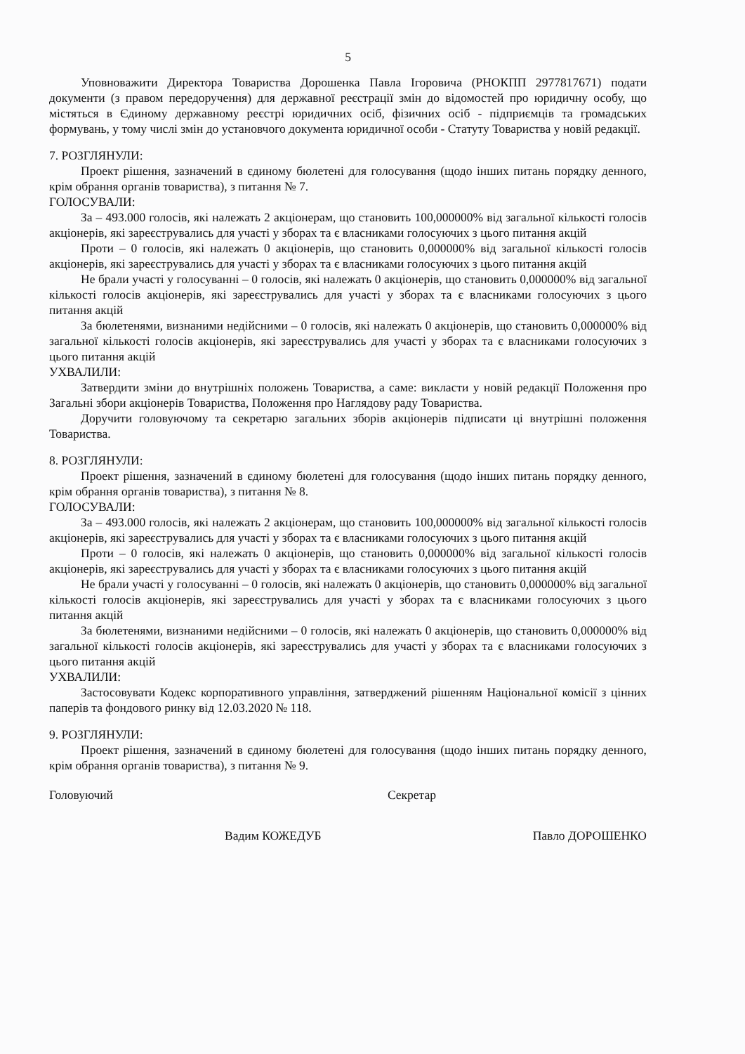5
Уповноважити Директора Товариства Дорошенка Павла Ігоровича (РНОКПП 2977817671) подати документи (з правом передоручення) для державної реєстрації змін до відомостей про юридичну особу, що містяться в Єдиному державному реєстрі юридичних осіб, фізичних осіб - підприємців та громадських формувань, у тому числі змін до установчого документа юридичної особи - Статуту Товариства у новій редакції.
7. РОЗГЛЯНУЛИ:
Проект рішення, зазначений в єдиному бюлетені для голосування (щодо інших питань порядку денного, крім обрання органів товариства), з питання № 7.
ГОЛОСУВАЛИ:
За – 493.000 голосів, які належать 2 акціонерам, що становить 100,000000% від загальної кількості голосів акціонерів, які зареєструвались для участі у зборах та є власниками голосуючих з цього питання акцій
Проти – 0 голосів, які належать 0 акціонерів, що становить 0,000000% від загальної кількості голосів акціонерів, які зареєструвались для участі у зборах та є власниками голосуючих з цього питання акцій
Не брали участі у голосуванні – 0 голосів, які належать 0 акціонерів, що становить 0,000000% від загальної кількості голосів акціонерів, які зареєструвались для участі у зборах та є власниками голосуючих з цього питання акцій
За бюлетенями, визнаними недійсними – 0 голосів, які належать 0 акціонерів, що становить 0,000000% від загальної кількості голосів акціонерів, які зареєструвались для участі у зборах та є власниками голосуючих з цього питання акцій
УХВАЛИЛИ:
Затвердити зміни до внутрішніх положень Товариства, а саме: викласти у новій редакції Положення про Загальні збори акціонерів Товариства, Положення про Наглядову раду Товариства.
Доручити головуючому та секретарю загальних зборів акціонерів підписати ці внутрішні положення Товариства.
8. РОЗГЛЯНУЛИ:
Проект рішення, зазначений в єдиному бюлетені для голосування (щодо інших питань порядку денного, крім обрання органів товариства), з питання № 8.
ГОЛОСУВАЛИ:
За – 493.000 голосів, які належать 2 акціонерам, що становить 100,000000% від загальної кількості голосів акціонерів, які зареєструвались для участі у зборах та є власниками голосуючих з цього питання акцій
Проти – 0 голосів, які належать 0 акціонерів, що становить 0,000000% від загальної кількості голосів акціонерів, які зареєструвались для участі у зборах та є власниками голосуючих з цього питання акцій
Не брали участі у голосуванні – 0 голосів, які належать 0 акціонерів, що становить 0,000000% від загальної кількості голосів акціонерів, які зареєструвались для участі у зборах та є власниками голосуючих з цього питання акцій
За бюлетенями, визнаними недійсними – 0 голосів, які належать 0 акціонерів, що становить 0,000000% від загальної кількості голосів акціонерів, які зареєструвались для участі у зборах та є власниками голосуючих з цього питання акцій
УХВАЛИЛИ:
Застосовувати Кодекс корпоративного управління, затверджений рішенням Національної комісії з цінних паперів та фондового ринку від 12.03.2020 № 118.
9. РОЗГЛЯНУЛИ:
Проект рішення, зазначений в єдиному бюлетені для голосування (щодо інших питань порядку денного, крім обрання органів товариства), з питання № 9.
Головуючий Секретар
Вадим КОЖЕДУБ Павло ДОРОШЕНКО